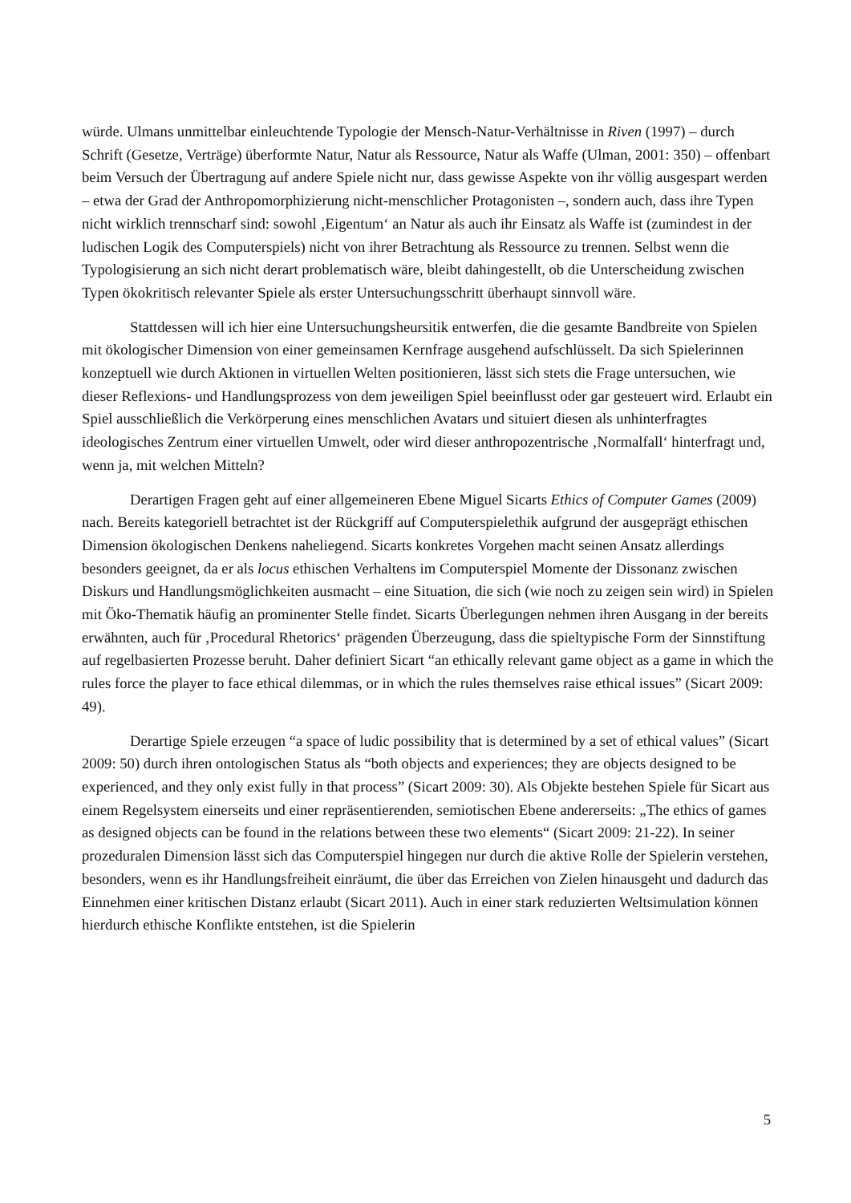würde. Ulmans unmittelbar einleuchtende Typologie der Mensch-Natur-Verhältnisse in Riven (1997) – durch Schrift (Gesetze, Verträge) überformte Natur, Natur als Ressource, Natur als Waffe (Ulman, 2001: 350) – offenbart beim Versuch der Übertragung auf andere Spiele nicht nur, dass gewisse Aspekte von ihr völlig ausgespart werden – etwa der Grad der Anthropomorphizierung nicht-menschlicher Protagonisten –, sondern auch, dass ihre Typen nicht wirklich trennscharf sind: sowohl ‚Eigentum‘ an Natur als auch ihr Einsatz als Waffe ist (zumindest in der ludischen Logik des Computerspiels) nicht von ihrer Betrachtung als Ressource zu trennen. Selbst wenn die Typologisierung an sich nicht derart problematisch wäre, bleibt dahingestellt, ob die Unterscheidung zwischen Typen ökokritisch relevanter Spiele als erster Untersuchungsschritt überhaupt sinnvoll wäre.
Stattdessen will ich hier eine Untersuchungsheursitik entwerfen, die die gesamte Bandbreite von Spielen mit ökologischer Dimension von einer gemeinsamen Kernfrage ausgehend aufschlüsselt. Da sich Spielerinnen konzeptuell wie durch Aktionen in virtuellen Welten positionieren, lässt sich stets die Frage untersuchen, wie dieser Reflexions- und Handlungsprozess von dem jeweiligen Spiel beeinflusst oder gar gesteuert wird. Erlaubt ein Spiel ausschließlich die Verkörperung eines menschlichen Avatars und situiert diesen als unhinterfragtes ideologisches Zentrum einer virtuellen Umwelt, oder wird dieser anthropozentrische ‚Normalfall‘ hinterfragt und, wenn ja, mit welchen Mitteln?
Derartigen Fragen geht auf einer allgemeineren Ebene Miguel Sicarts Ethics of Computer Games (2009) nach. Bereits kategoriell betrachtet ist der Rückgriff auf Computerspielethik aufgrund der ausgeprägt ethischen Dimension ökologischen Denkens naheliegend. Sicarts konkretes Vorgehen macht seinen Ansatz allerdings besonders geeignet, da er als locus ethischen Verhaltens im Computerspiel Momente der Dissonanz zwischen Diskurs und Handlungsmöglichkeiten ausmacht – eine Situation, die sich (wie noch zu zeigen sein wird) in Spielen mit Öko-Thematik häufig an prominenter Stelle findet. Sicarts Überlegungen nehmen ihren Ausgang in der bereits erwähnten, auch für ‚Procedural Rhetorics‘ prägenden Überzeugung, dass die spieltypische Form der Sinnstiftung auf regelbasierten Prozesse beruht. Daher definiert Sicart “an ethically relevant game object as a game in which the rules force the player to face ethical dilemmas, or in which the rules themselves raise ethical issues” (Sicart 2009: 49).
Derartige Spiele erzeugen “a space of ludic possibility that is determined by a set of ethical values” (Sicart 2009: 50) durch ihren ontologischen Status als “both objects and experiences; they are objects designed to be experienced, and they only exist fully in that process” (Sicart 2009: 30). Als Objekte bestehen Spiele für Sicart aus einem Regelsystem einerseits und einer repräsentierenden, semiotischen Ebene andererseits: „The ethics of games as designed objects can be found in the relations between these two elements“ (Sicart 2009: 21-22). In seiner prozeduralen Dimension lässt sich das Computerspiel hingegen nur durch die aktive Rolle der Spielerin verstehen, besonders, wenn es ihr Handlungsfreiheit einräumt, die über das Erreichen von Zielen hinausgeht und dadurch das Einnehmen einer kritischen Distanz erlaubt (Sicart 2011). Auch in einer stark reduzierten Weltsimulation können hierdurch ethische Konflikte entstehen, ist die Spielerin
5